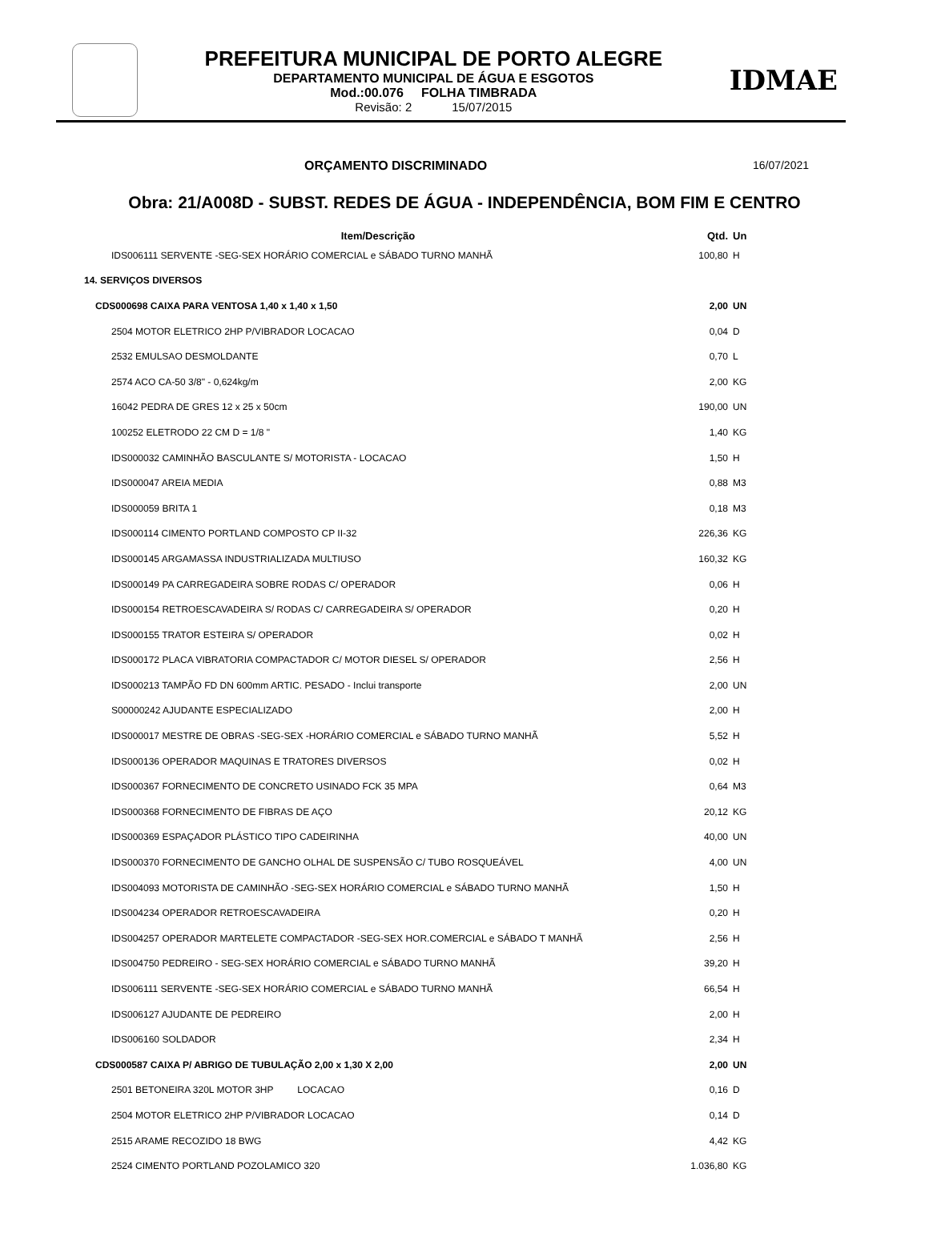PREFEITURA MUNICIPAL DE PORTO ALEGRE
DEPARTAMENTO MUNICIPAL DE ÁGUA E ESGOTOS
Mod.:00.076 FOLHA TIMBRADA
Revisão: 2 15/07/2015
IDMAE
ORÇAMENTO DISCRIMINADO 16/07/2021
Obra: 21/A008D - SUBST. REDES DE ÁGUA - INDEPENDÊNCIA, BOM FIM E CENTRO
| Item/Descrição | Qtd. | Un |
| --- | --- | --- |
| IDS006111 SERVENTE -SEG-SEX HORÁRIO COMERCIAL e SÁBADO TURNO MANHÃ | 100,80 | H |
| 14. SERVIÇOS DIVERSOS | | |
| CDS000698 CAIXA PARA VENTOSA 1,40 x 1,40 x 1,50 | 2,00 | UN |
| 2504 MOTOR ELETRICO 2HP P/VIBRADOR LOCACAO | 0,04 | D |
| 2532 EMULSAO DESMOLDANTE | 0,70 | L |
| 2574 ACO CA-50 3/8" - 0,624kg/m | 2,00 | KG |
| 16042 PEDRA DE GRES 12 x 25 x 50cm | 190,00 | UN |
| 100252 ELETRODO 22 CM D = 1/8 " | 1,40 | KG |
| IDS000032 CAMINHÃO BASCULANTE S/ MOTORISTA - LOCACAO | 1,50 | H |
| IDS000047 AREIA MEDIA | 0,88 | M3 |
| IDS000059 BRITA 1 | 0,18 | M3 |
| IDS000114 CIMENTO PORTLAND COMPOSTO CP II-32 | 226,36 | KG |
| IDS000145 ARGAMASSA INDUSTRIALIZADA MULTIUSO | 160,32 | KG |
| IDS000149 PA CARREGADEIRA SOBRE RODAS C/ OPERADOR | 0,06 | H |
| IDS000154 RETROESCAVADEIRA S/ RODAS C/ CARREGADEIRA S/ OPERADOR | 0,20 | H |
| IDS000155 TRATOR ESTEIRA S/ OPERADOR | 0,02 | H |
| IDS000172 PLACA VIBRATORIA COMPACTADOR C/ MOTOR DIESEL S/ OPERADOR | 2,56 | H |
| IDS000213 TAMPÃO FD DN 600mm ARTIC. PESADO - Inclui transporte | 2,00 | UN |
| S00000242 AJUDANTE ESPECIALIZADO | 2,00 | H |
| IDS000017 MESTRE DE OBRAS -SEG-SEX -HORÁRIO COMERCIAL e SÁBADO TURNO MANHÃ | 5,52 | H |
| IDS000136 OPERADOR MAQUINAS E TRATORES DIVERSOS | 0,02 | H |
| IDS000367 FORNECIMENTO DE CONCRETO USINADO FCK 35 MPA | 0,64 | M3 |
| IDS000368 FORNECIMENTO DE FIBRAS DE AÇO | 20,12 | KG |
| IDS000369 ESPAÇADOR PLÁSTICO TIPO CADEIRINHA | 40,00 | UN |
| IDS000370 FORNECIMENTO DE GANCHO OLHAL DE SUSPENSÃO C/ TUBO ROSQUEÁVEL | 4,00 | UN |
| IDS004093 MOTORISTA DE CAMINHÃO -SEG-SEX HORÁRIO COMERCIAL e SÁBADO TURNO MANHÃ | 1,50 | H |
| IDS004234 OPERADOR RETROESCAVADEIRA | 0,20 | H |
| IDS004257 OPERADOR MARTELETE COMPACTADOR -SEG-SEX HOR.COMERCIAL e SÁBADO T MANHÃ | 2,56 | H |
| IDS004750 PEDREIRO - SEG-SEX HORÁRIO COMERCIAL e SÁBADO TURNO MANHÃ | 39,20 | H |
| IDS006111 SERVENTE -SEG-SEX HORÁRIO COMERCIAL e SÁBADO TURNO MANHÃ | 66,54 | H |
| IDS006127 AJUDANTE DE PEDREIRO | 2,00 | H |
| IDS006160 SOLDADOR | 2,34 | H |
| CDS000587 CAIXA P/ ABRIGO DE TUBULAÇÃO 2,00 x 1,30 X 2,00 | 2,00 | UN |
| 2501 BETONEIRA 320L MOTOR 3HP LOCACAO | 0,16 | D |
| 2504 MOTOR ELETRICO 2HP P/VIBRADOR LOCACAO | 0,14 | D |
| 2515 ARAME RECOZIDO 18 BWG | 4,42 | KG |
| 2524 CIMENTO PORTLAND POZOLAMICO 320 | 1.036,80 | KG |